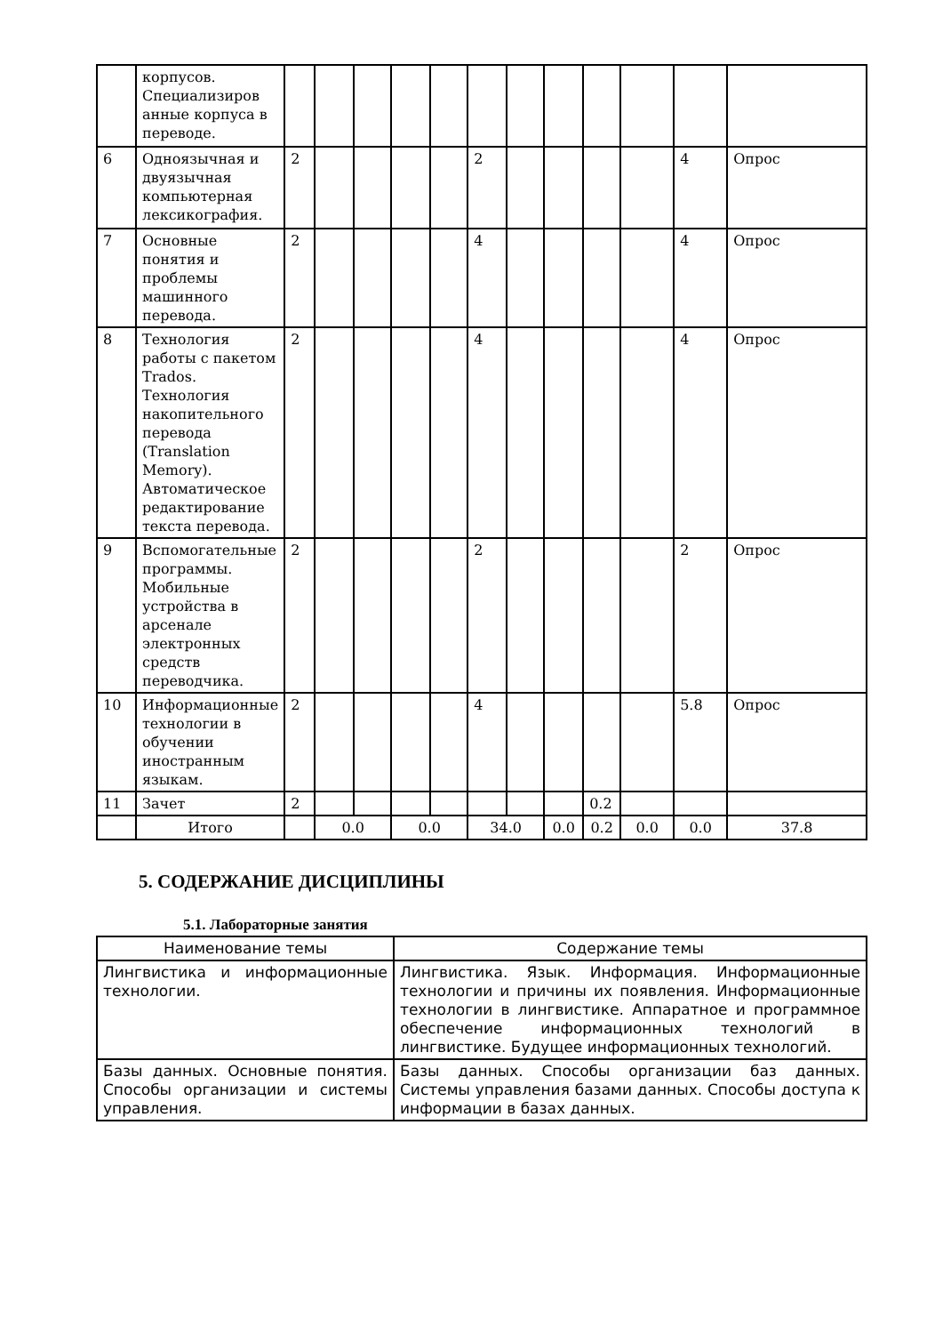| | корпусов. Специализиров анные корпуса в переводе. | | | | | | | | | | | | |
| 6 | Одноязычная и двуязычная компьютерная лексикография. | 2 | | | | | 2 | | | | | 4 | Опрос |
| 7 | Основные понятия и проблемы машинного перевода. | 2 | | | | | 4 | | | | | 4 | Опрос |
| 8 | Технология работы с пакетом Trados. Технология накопительного перевода (Translation Memory). Автоматическое редактирование текста перевода. | 2 | | | | | 4 | | | | | 4 | Опрос |
| 9 | Вспомогательные программы. Мобильные устройства в арсенале электронных средств переводчика. | 2 | | | | | 2 | | | | | 2 | Опрос |
| 10 | Информационные технологии в обучении иностранным языкам. | 2 | | | | | 4 | | | | | 5.8 | Опрос |
| 11 | Зачет | 2 | | | | | | | | 0.2 | | | |
| | Итого | | 0.0 | | 0.0 | | 34.0 | | 0.0 | 0.2 | 0.0 | 0.0 | 37.8 |
5. СОДЕРЖАНИЕ ДИСЦИПЛИНЫ
5.1. Лабораторные занятия
| Наименование темы | Содержание темы |
| --- | --- |
| Лингвистика и информационные технологии. | Лингвистика. Язык. Информация. Информационные технологии и причины их появления. Информационные технологии в лингвистике. Аппаратное и программное обеспечение информационных технологий в лингвистике. Будущее информационных технологий. |
| Базы данных. Основные понятия. Способы организации и системы управления. | Базы данных. Способы организации баз данных. Системы управления базами данных. Способы доступа к информации в базах данных. |